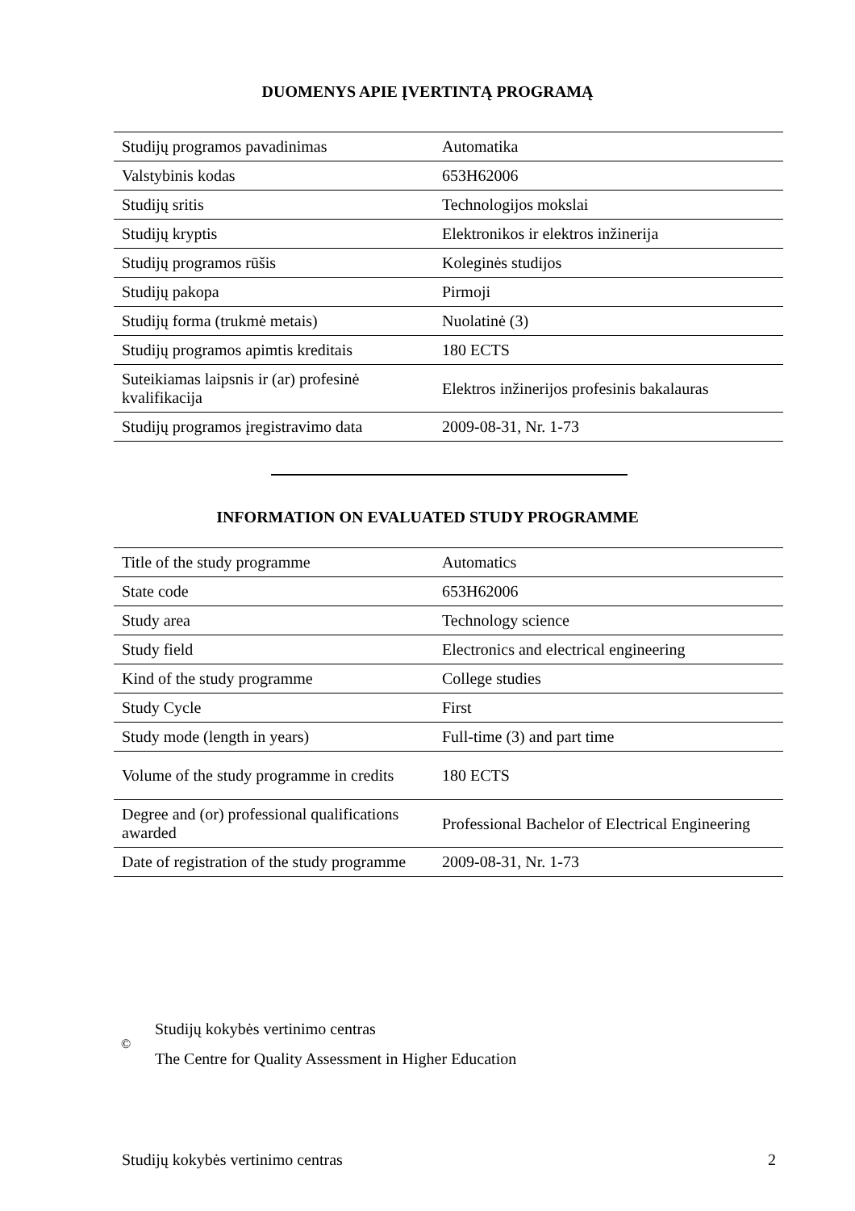DUOMENYS APIE ĮVERTINTĄ PROGRAMĄ
| Studijų programos pavadinimas | Automatika |
| Valstybinis kodas | 653H62006 |
| Studijų sritis | Technologijos mokslai |
| Studijų kryptis | Elektronikos ir elektros inžinerija |
| Studijų programos rūšis | Koleginės studijos |
| Studijų pakopa | Pirmoji |
| Studijų forma (trukmė metais) | Nuolatinė (3) |
| Studijų programos apimtis kreditais | 180 ECTS |
| Suteikiamas laipsnis ir (ar) profesinė kvalifikacija | Elektros inžinerijos profesinis bakalauras |
| Studijų programos įregistravimo data | 2009-08-31, Nr. 1-73 |
INFORMATION ON EVALUATED STUDY PROGRAMME
| Title of the study programme | Automatics |
| State code | 653H62006 |
| Study area | Technology science |
| Study field | Electronics and electrical engineering |
| Kind of the study programme | College studies |
| Study Cycle | First |
| Study mode (length in years) | Full-time (3) and part time |
| Volume of the study programme in credits | 180 ECTS |
| Degree and (or) professional qualifications awarded | Professional Bachelor of Electrical Engineering |
| Date of registration of the study programme | 2009-08-31, Nr. 1-73 |
©
Studijų kokybės vertinimo centras
The Centre for Quality Assessment in Higher Education
Studijų kokybės vertinimo centras 2